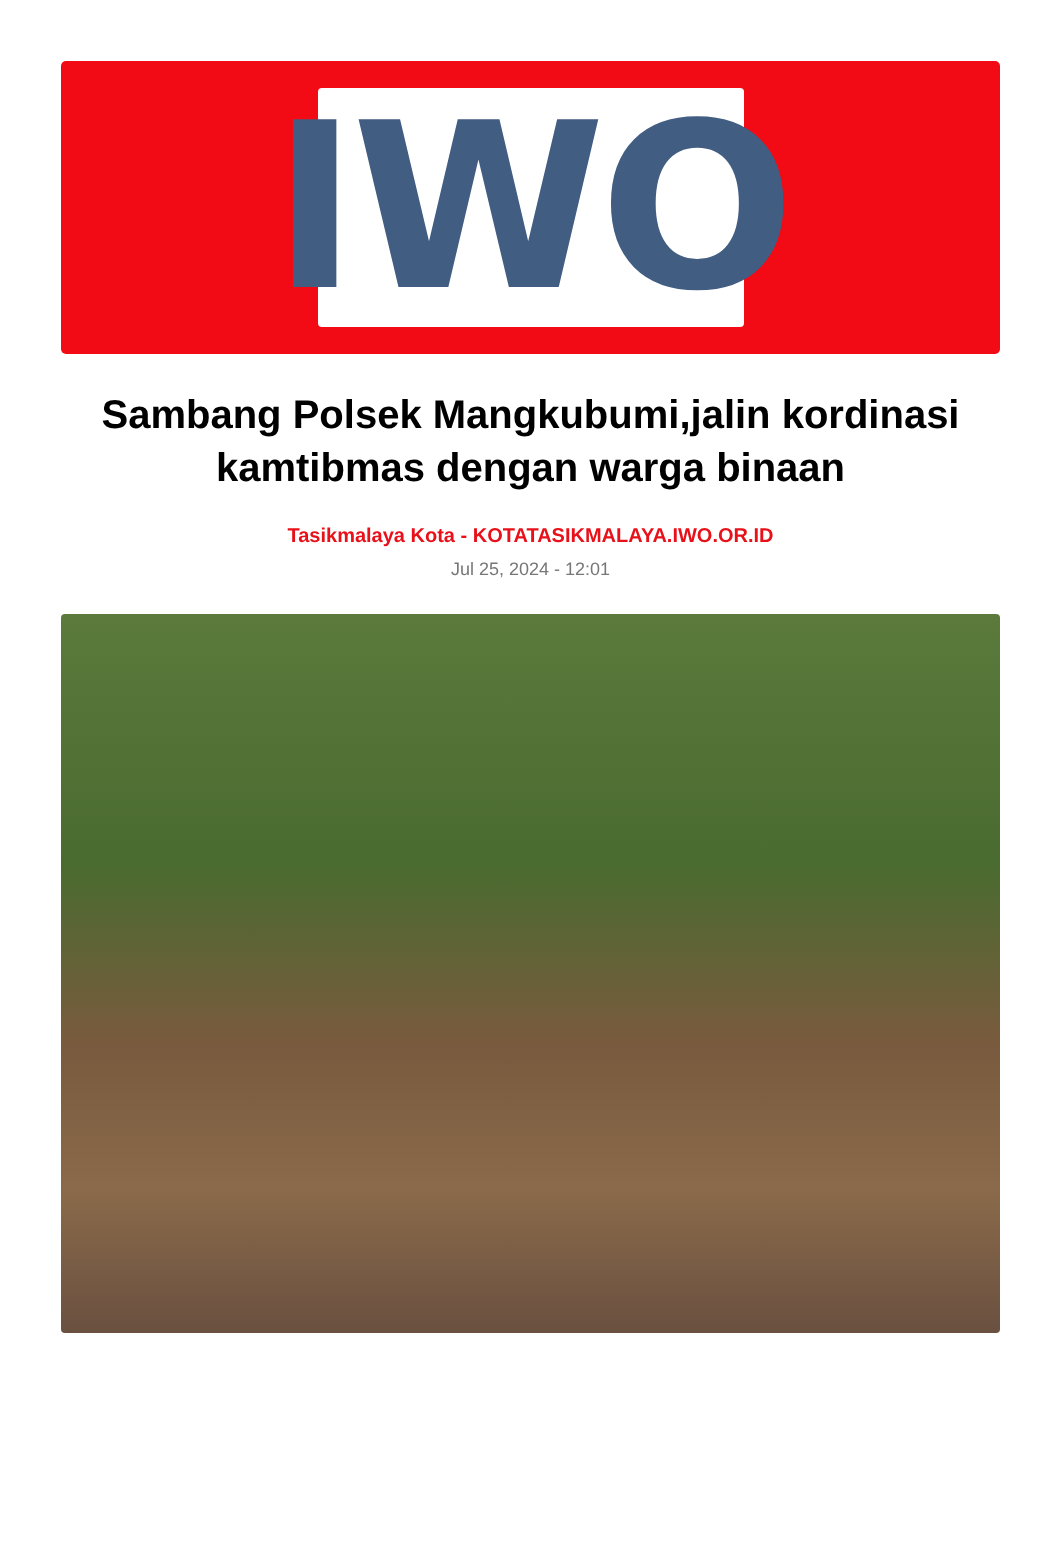IWO
Sambang Polsek Mangkubumi,jalin kordinasi kamtibmas dengan warga binaan
Tasikmalaya Kota - KOTATASIKMALAYA.IWO.OR.ID
Jul 25, 2024 - 12:01